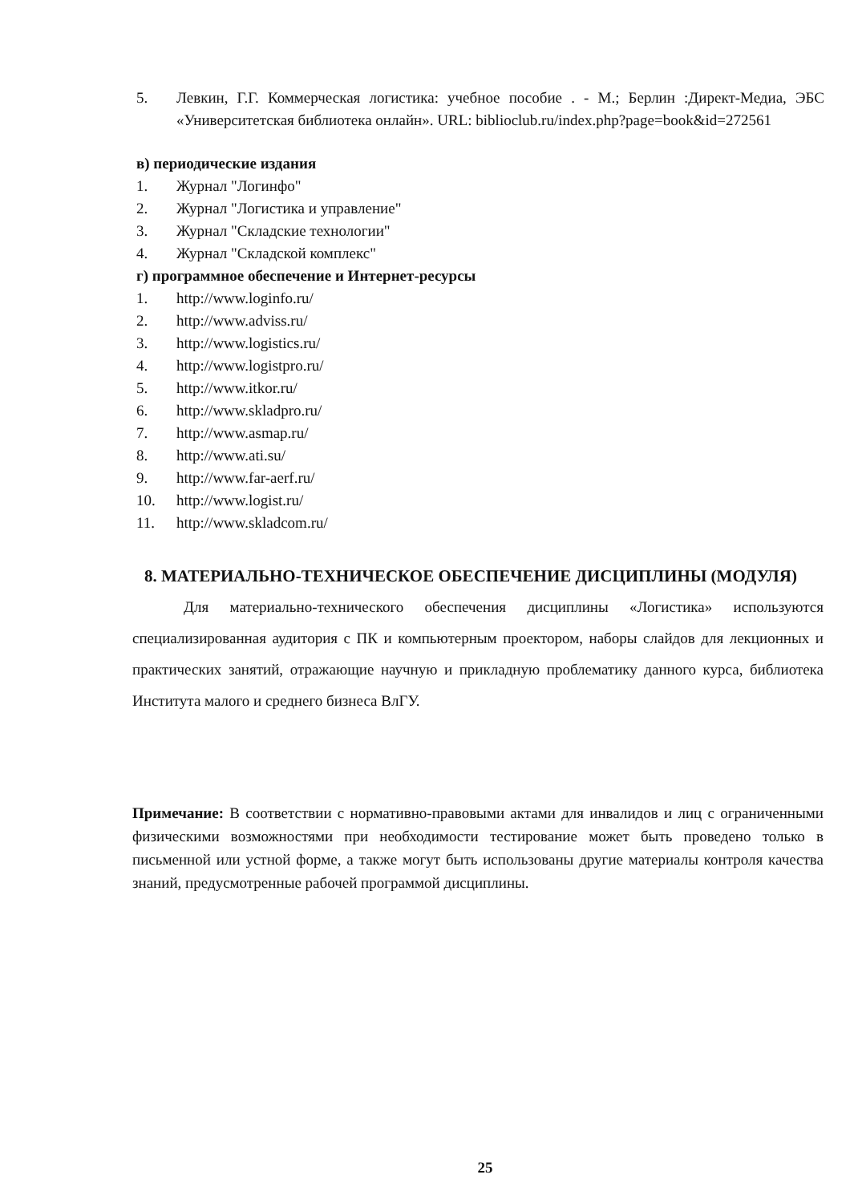5. Левкин, Г.Г. Коммерческая логистика: учебное пособие . - М.; Берлин :Директ-Медиа, ЭБС «Университетская библиотека онлайн». URL: biblioclub.ru/index.php?page=book&id=272561
в) периодические издания
1. Журнал "Логинфо"
2. Журнал "Логистика и управление"
3. Журнал "Складские технологии"
4. Журнал "Складской комплекс"
г) программное обеспечение и Интернет-ресурсы
1. http://www.loginfo.ru/
2. http://www.adviss.ru/
3. http://www.logistics.ru/
4. http://www.logistpro.ru/
5. http://www.itkor.ru/
6. http://www.skladpro.ru/
7. http://www.asmap.ru/
8. http://www.ati.su/
9. http://www.far-aerf.ru/
10. http://www.logist.ru/
11. http://www.skladcom.ru/
8. МАТЕРИАЛЬНО-ТЕХНИЧЕСКОЕ ОБЕСПЕЧЕНИЕ ДИСЦИПЛИНЫ (МОДУЛЯ)
Для материально-технического обеспечения дисциплины «Логистика» используются специализированная аудитория с ПК и компьютерным проектором, наборы слайдов для лекционных и практических занятий, отражающие научную и прикладную проблематику данного курса, библиотека Института малого и среднего бизнеса ВлГУ.
Примечание: В соответствии с нормативно-правовыми актами для инвалидов и лиц с ограниченными физическими возможностями при необходимости тестирование может быть проведено только в письменной или устной форме, а также могут быть использованы другие материалы контроля качества знаний, предусмотренные рабочей программой дисциплины.
25